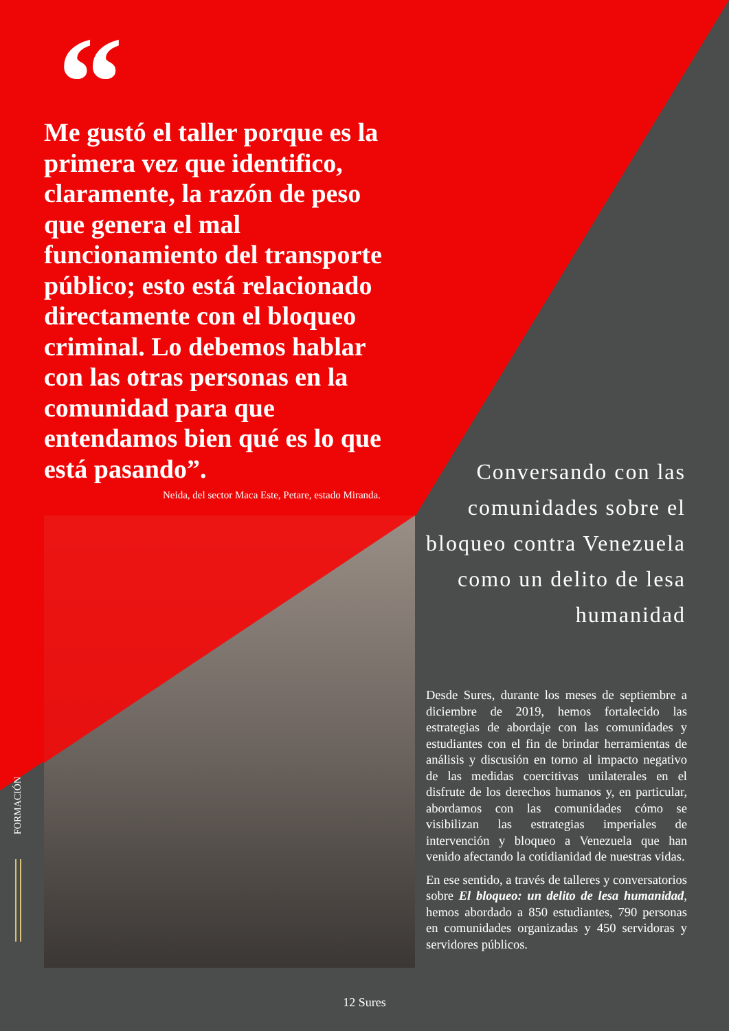“Me gustó el taller porque es la primera vez que identifico, claramente, la razón de peso que genera el mal funcionamiento del transporte público; esto está relacionado directamente con el bloqueo criminal. Lo debemos hablar con las otras personas en la comunidad para que entendamos bien qué es lo que está pasando”.
Neida, del sector Maca Este, Petare, estado Miranda.
Conversando con las comunidades sobre el bloqueo contra Venezuela como un delito de lesa humanidad
Desde Sures, durante los meses de septiembre a diciembre de 2019, hemos fortalecido las estrategias de abordaje con las comunidades y estudiantes con el fin de brindar herramientas de análisis y discusión en torno al impacto negativo de las medidas coercitivas unilaterales en el disfrute de los derechos humanos y, en particular, abordamos con las comunidades cómo se visibilizan las estrategias imperiales de intervención y bloqueo a Venezuela que han venido afectando la cotidianidad de nuestras vidas.
En ese sentido, a través de talleres y conversatorios sobre El bloqueo: un delito de lesa humanidad, hemos abordado a 850 estudiantes, 790 personas en comunidades organizadas y 450 servidoras y servidores públicos.
FORMACIÓN
12 Sures